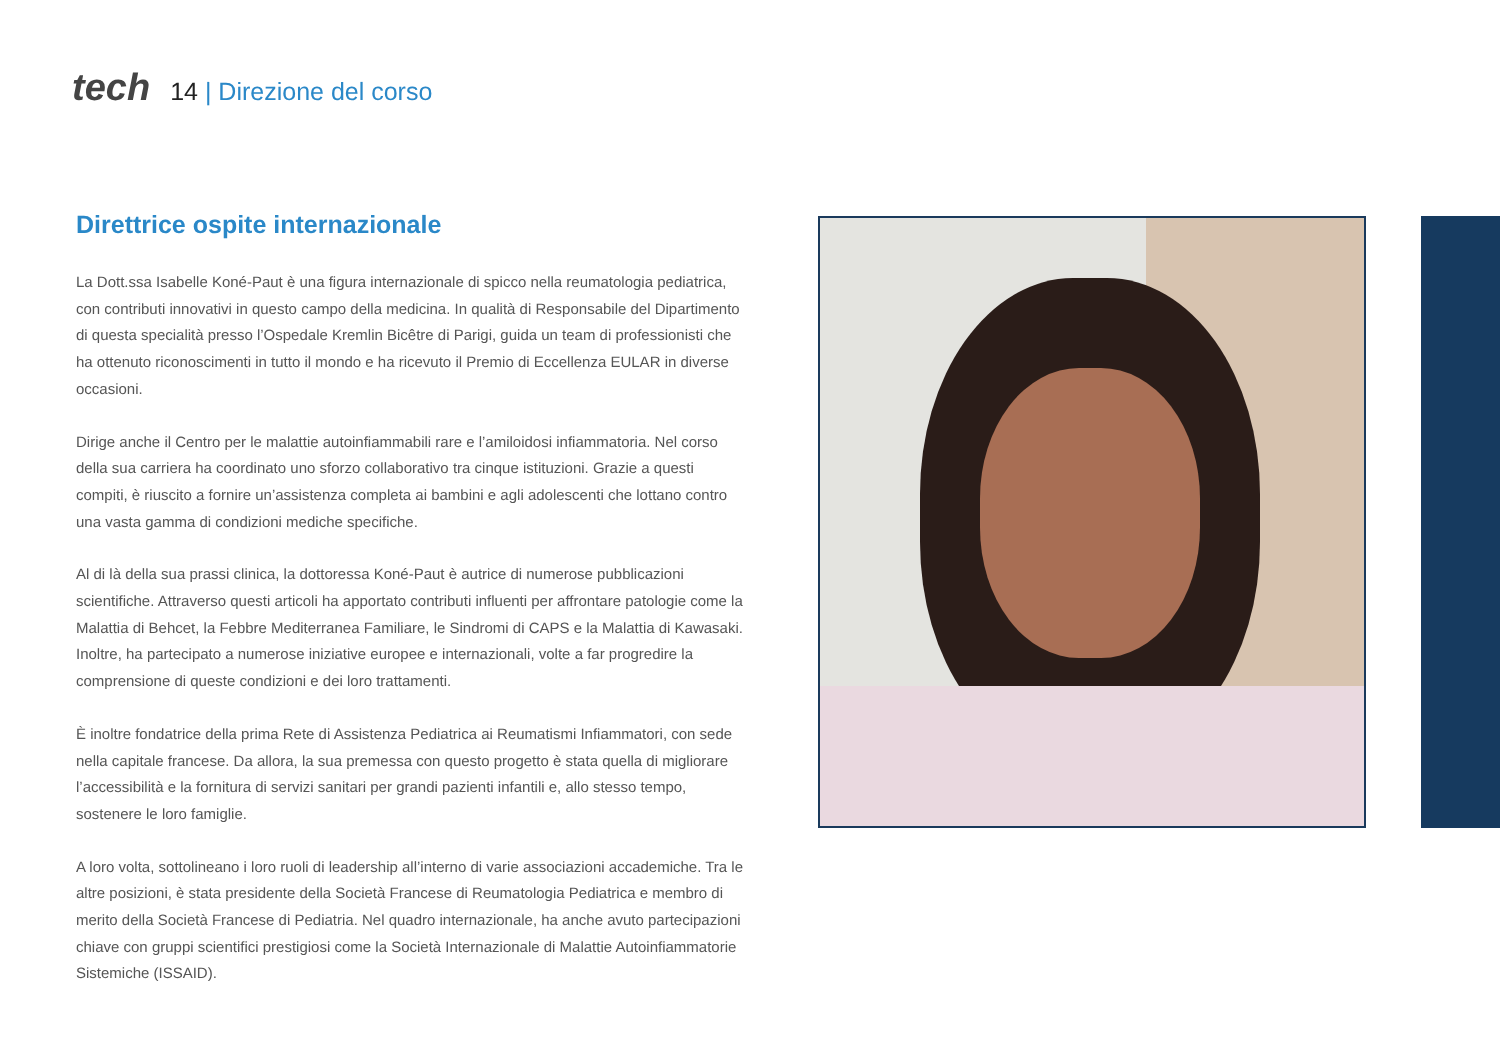tech
14 | Direzione del corso
Direttrice ospite internazionale
La Dott.ssa Isabelle Koné-Paut è una figura internazionale di spicco nella reumatologia pediatrica, con contributi innovativi in questo campo della medicina. In qualità di Responsabile del Dipartimento di questa specialità presso l’Ospedale Kremlin Bicêtre di Parigi, guida un team di professionisti che ha ottenuto riconoscimenti in tutto il mondo e ha ricevuto il Premio di Eccellenza EULAR in diverse occasioni.
Dirige anche il Centro per le malattie autoinfiammabili rare e l’amiloidosi infiammatoria. Nel corso della sua carriera ha coordinato uno sforzo collaborativo tra cinque istituzioni. Grazie a questi compiti, è riuscito a fornire un’assistenza completa ai bambini e agli adolescenti che lottano contro una vasta gamma di condizioni mediche specifiche.
Al di là della sua prassi clinica, la dottoressa Koné-Paut è autrice di numerose pubblicazioni scientifiche. Attraverso questi articoli ha apportato contributi influenti per affrontare patologie come la Malattia di Behcet, la Febbre Mediterranea Familiare, le Sindromi di CAPS e la Malattia di Kawasaki. Inoltre, ha partecipato a numerose iniziative europee e internazionali, volte a far progredire la comprensione di queste condizioni e dei loro trattamenti.
È inoltre fondatrice della prima Rete di Assistenza Pediatrica ai Reumatismi Infiammatori, con sede nella capitale francese. Da allora, la sua premessa con questo progetto è stata quella di migliorare l’accessibilità e la fornitura di servizi sanitari per grandi pazienti infantili e, allo stesso tempo, sostenere le loro famiglie.
A loro volta, sottolineano i loro ruoli di leadership all’interno di varie associazioni accademiche. Tra le altre posizioni, è stata presidente della Società Francese di Reumatologia Pediatrica e membro di merito della Società Francese di Pediatria. Nel quadro internazionale, ha anche avuto partecipazioni chiave con gruppi scientifici prestigiosi come la Società Internazionale di Malattie Autoinfiammatorie Sistemiche (ISSAID).